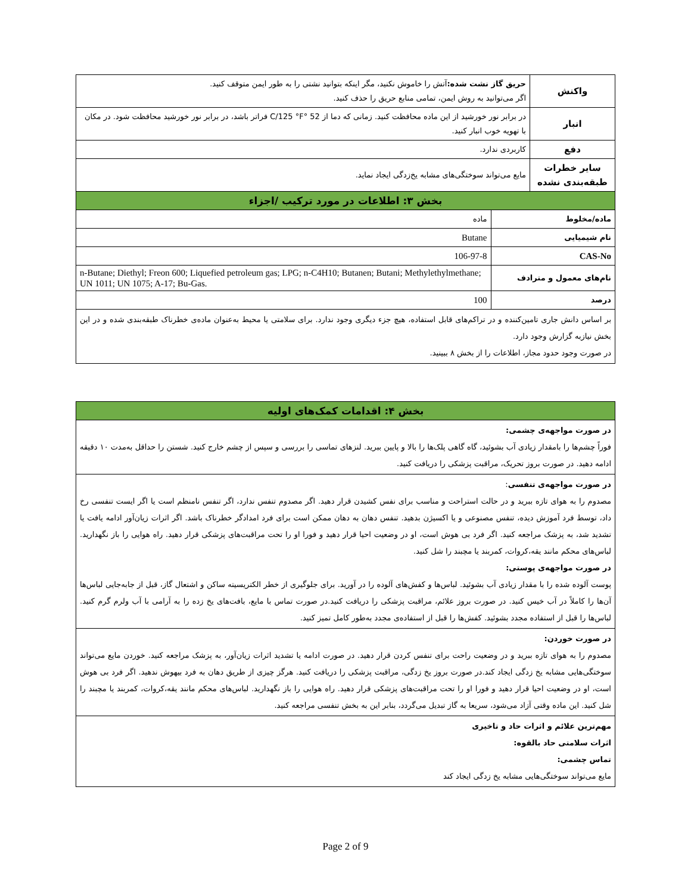| واکنش | حریق گاز نشت شده: آتش را خاموش نکنید، مگر اینکه بتوانید نشتی را به طور ایمن متوقف کنید. اگر می‌توانید به روش ایمن، تمامی منابع حریق را حذف کنید. | |
| انبار | در برابر نور خورشید از این ماده محافظت کنید. زمانی که دما از 52 °C/125 °F فراتر باشد، در برابر نور خورشید محافظت شود. در مکان با تهویه خوب انبار کنید. | |
| دفع | کاربردی ندارد. | |
| سایر خطرات طبقه‌بندی نشده | مایع می‌تواند سوختگی‌های مشابه یخ‌زدگی ایجاد نماید. | |
| بخش ۳: اطلاعات در مورد ترکیب /اجزاء | | |
| ماده/مخلوط | | ماده |
| نام شیمیایی | | Butane |
| CAS-No | | 106-97-8 |
| نام‌های معمول و مترادف | | n-Butane; Diethyl; Freon 600; Liquefied petroleum gas; LPG; n-C4H10; Butanen; Butani; Methylethylmethane; UN 1011; UN 1075; A-17; Bu-Gas. |
| درصد | | 100 |
| بر اساس دانش جاری تامین‌کننده و در تراکم‌های قابل استفاده، هیچ جزء دیگری وجود ندارد. برای سلامتی یا محیط به‌عنوان ماده‌ی خطرناک طبقه‌بندی شده و در این بخش نیازبه گزارش وجود دارد. در صورت وجود حدود مجاز، اطلاعات را از بخش ۸ ببینید. | | |
| بخش ۴: اقدامات کمک‌های اولیه |
| --- |
| در صورت مواجهه‌ی چشمی: فوراً چشم‌ها را بامقدار زیادی آب بشوئید، گاه گاهی پلک‌ها را بالا و پایین ببرید. لنزهای تماسی را بررسی و سپس از چشم خارج کنید. شستن را حداقل به‌مدت ۱۰ دقیقه ادامه دهید. در صورت بروز تحریک، مراقبت پزشکی را دریافت کنید. |
| در صورت مواجهه‌ی تنفسی : مصدوم را به هوای تازه ببرید و در حالت استراحت و مناسب برای نفس کشیدن قرار دهید. اگر مصدوم تنفس ندارد، اگر تنفس نامنظم است یا اگر ایست تنفسی رخ داد، توسط فرد آموزش دیده، تنفس مصنوعی و یا اکسیژن بدهید. تنفس دهان به دهان ممکن است برای فرد امدادگر خطرناک باشد. اگر اثرات زیان‌آور ادامه یافت یا تشدید شد، به پزشک مراجعه کنید. اگر فرد بی هوش است، او در وضعیت احیا قرار دهید و فورا او را تحت مراقبت‌های پزشکی قرار دهید. راه هوایی را باز نگهدارید. لباس‌های محکم مانند یقه،کروات، کمربند یا مچبند را شل کنید. در صورت مواجهه‌ی پوستی: پوست آلوده شده را با مقدار زیادی آب بشوئید. لباس‌ها و کفش‌های آلوده را در آورید. برای جلوگیری از خطر الکتریسیته ساکن و اشتعال گاز، قبل از جابه‌جایی لباس‌ها آن‌ها را کاملاً در آب خیس کنید. در صورت بروز علائم، مراقبت پزشکی را دریافت کنید.در صورت تماس با مایع، بافت‌های یخ زده را به آرامی با آب ولرم گرم کنید. لباس‌ها را قبل از استفاده مجدد بشوئید. کفش‌ها را قبل از استفاده‌ی مجدد به‌طور کامل تمیز کنید. |
| در صورت خوردن: مصدوم را به هوای تازه ببرید و در وضعیت راحت برای تنفس کردن قرار دهید. در صورت ادامه یا تشدید اثرات زیان‌آور، به پزشک مراجعه کنید. خوردن مایع می‌تواند سوختگی‌هایی مشابه یخ زدگی ایجاد کند.در صورت بروز یخ زدگی، مراقبت پزشکی را دریافت کنید. هرگز چیزی از طریق دهان به فرد بیهوش ندهید. اگر فرد بی هوش است، او در وضعیت احیا قرار دهید و فورا او را تحت مراقبت‌های پزشکی قرار دهید. راه هوایی را باز نگهدارید. لباس‌های محکم مانند یقه،کروات، کمربند یا مچبند را شل کنید. این ماده وقتی آزاد می‌شود، سریعا به گاز تبدیل می‌گردد، بنابر این به بخش تنفسی مراجعه کنید. |
| مهم‌ترین علائم و اثرات حاد و تاخیری اثرات سلامتی حاد بالقوه: تماس چشمی: مایع می‌تواند سوختگی‌هایی مشابه یخ زدگی ایجاد کند |
Page 2 of 9